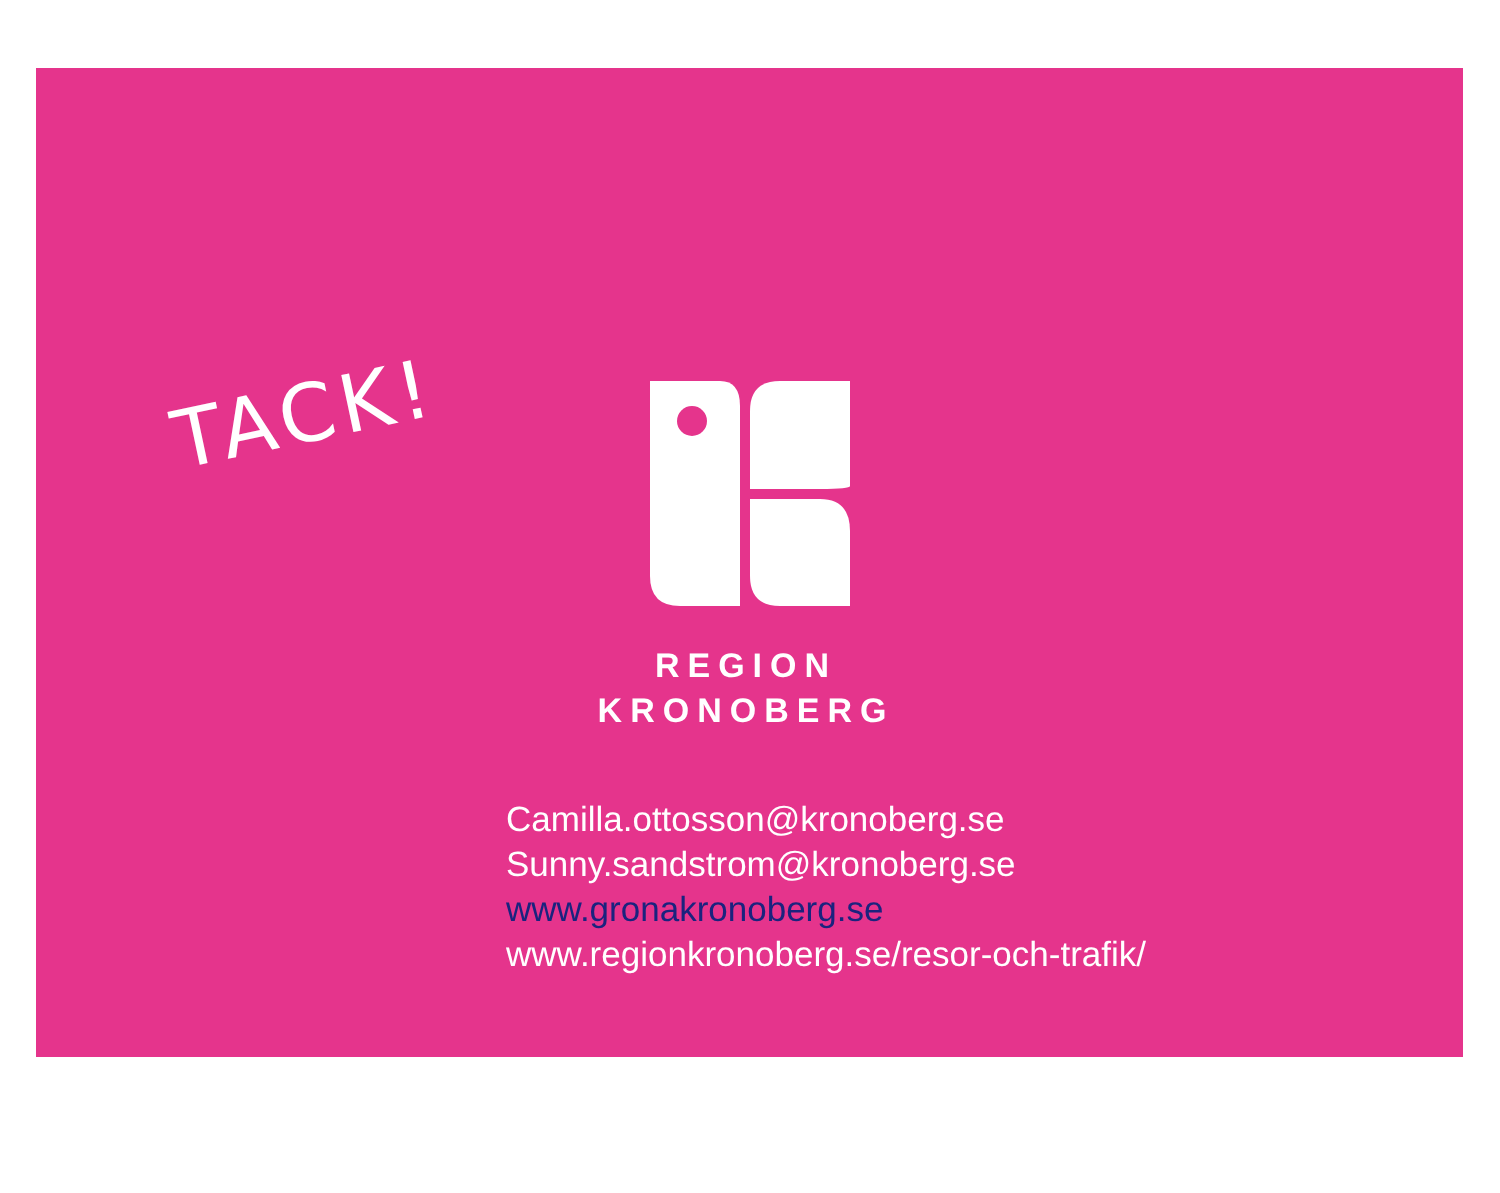TACK!
REGION
KRONOBERG
Camilla.ottosson@kronoberg.se
Sunny.sandstrom@kronoberg.se
www.gronakronoberg.se
www.regionkronoberg.se/resor-och-trafik/